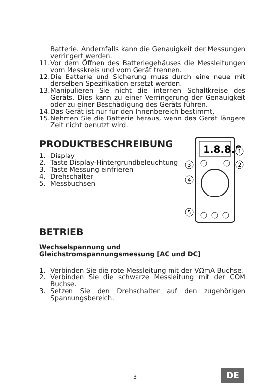Batterie. Andernfalls kann die Genauigkeit der Messungen verringert werden.
11. Vor dem Öffnen des Batteriegehäuses die Messleitungen vom Messkreis und vom Gerät trennen.
12. Die Batterie und Sicherung muss durch eine neue mit derselben Spezifikation ersetzt werden.
13. Manipulieren Sie nicht die internen Schaltkreise des Geräts. Dies kann zu einer Verringerung der Genauigkeit oder zu einer Beschädigung des Geräts führen.
14. Das Gerät ist nur für den Innenbereich bestimmt.
15. Nehmen Sie die Batterie heraus, wenn das Gerät längere Zeit nicht benutzt wird.
PRODUKTBESCHREIBUNG
1. Display
2. Taste Display-Hintergrundbeleuchtung
3. Taste Messung einfrieren
4. Drehschalter
5. Messbuchsen
1.8.8.8
1
2
3
4
5
BETRIEB
Wechselspannung und
Gleichstromspannungsmessung [AC und DC]
1. Verbinden Sie die rote Messleitung mit der VΩmA Buchse.
2. Verbinden Sie die schwarze Messleitung mit der COM Buchse.
3. Setzen Sie den Drehschalter auf den zugehörigen Spannungsbereich.
3 DE